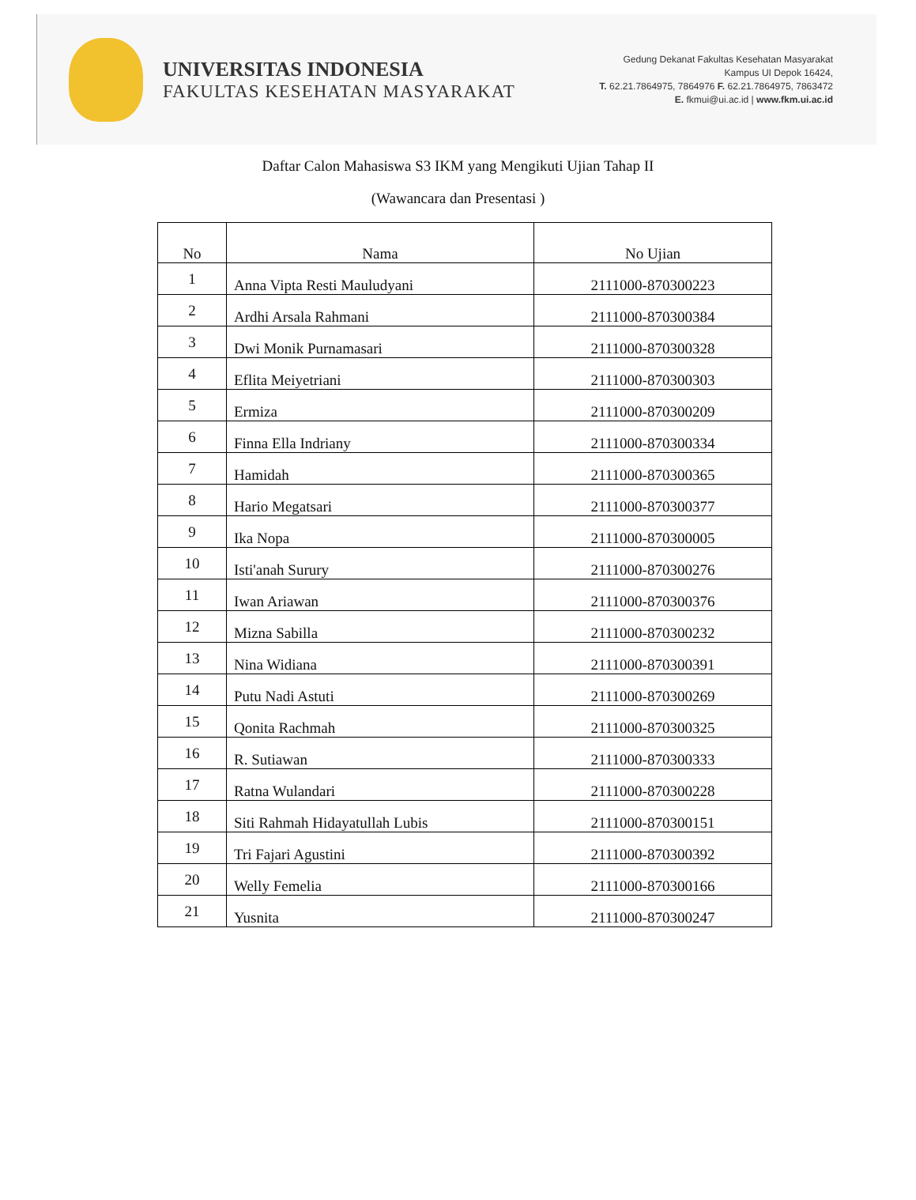UNIVERSITAS INDONESIA
FAKULTAS KESEHATAN MASYARAKAT
Gedung Dekanat Fakultas Kesehatan Masyarakat
Kampus UI Depok 16424,
T. 62.21.7864975, 7864976 F. 62.21.7864975, 7863472
E. fkmui@ui.ac.id | www.fkm.ui.ac.id
Daftar Calon Mahasiswa S3 IKM yang Mengikuti Ujian Tahap II
(Wawancara dan Presentasi )
| No | Nama | No Ujian |
| --- | --- | --- |
| 1 | Anna Vipta Resti Mauludyani | 2111000-870300223 |
| 2 | Ardhi Arsala Rahmani | 2111000-870300384 |
| 3 | Dwi Monik Purnamasari | 2111000-870300328 |
| 4 | Eflita Meiyetriani | 2111000-870300303 |
| 5 | Ermiza | 2111000-870300209 |
| 6 | Finna Ella Indriany | 2111000-870300334 |
| 7 | Hamidah | 2111000-870300365 |
| 8 | Hario Megatsari | 2111000-870300377 |
| 9 | Ika Nopa | 2111000-870300005 |
| 10 | Isti'anah Surury | 2111000-870300276 |
| 11 | Iwan Ariawan | 2111000-870300376 |
| 12 | Mizna Sabilla | 2111000-870300232 |
| 13 | Nina Widiana | 2111000-870300391 |
| 14 | Putu Nadi Astuti | 2111000-870300269 |
| 15 | Qonita Rachmah | 2111000-870300325 |
| 16 | R. Sutiawan | 2111000-870300333 |
| 17 | Ratna Wulandari | 2111000-870300228 |
| 18 | Siti Rahmah Hidayatullah Lubis | 2111000-870300151 |
| 19 | Tri Fajari Agustini | 2111000-870300392 |
| 20 | Welly Femelia | 2111000-870300166 |
| 21 | Yusnita | 2111000-870300247 |